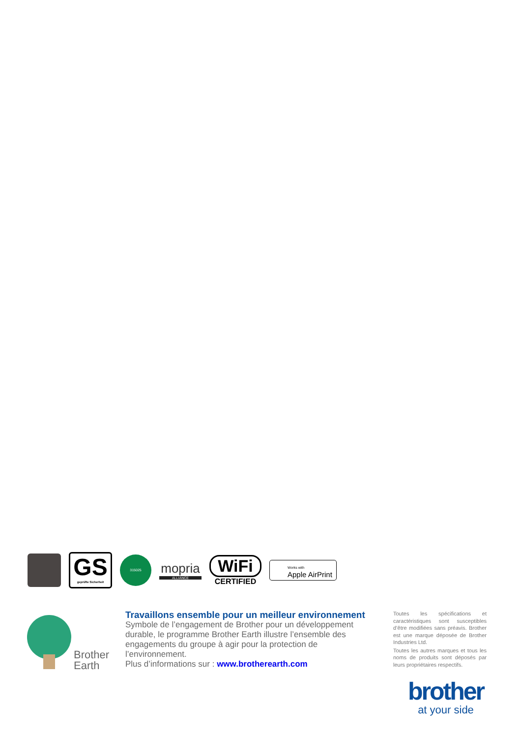GS
geprüfte Sicherheit
315025
mopria
ALLIANCE
WiFi
CERTIFIED
Works with
Apple AirPrint
Brother
Earth
Travaillons ensemble pour un meilleur environnement
Symbole de l’engagement de Brother pour un développement durable, le programme Brother Earth illustre l’ensemble des engagements du groupe à agir pour la protection de l’environnement.
Plus d’informations sur : www.brotherearth.com
Toutes les spécifications et caractéristiques sont susceptibles d’être modifiées sans préavis. Brother est une marque déposée de Brother Industries Ltd.
Toutes les autres marques et tous les noms de produits sont déposés par leurs propriétaires respectifs.
brother
at your side